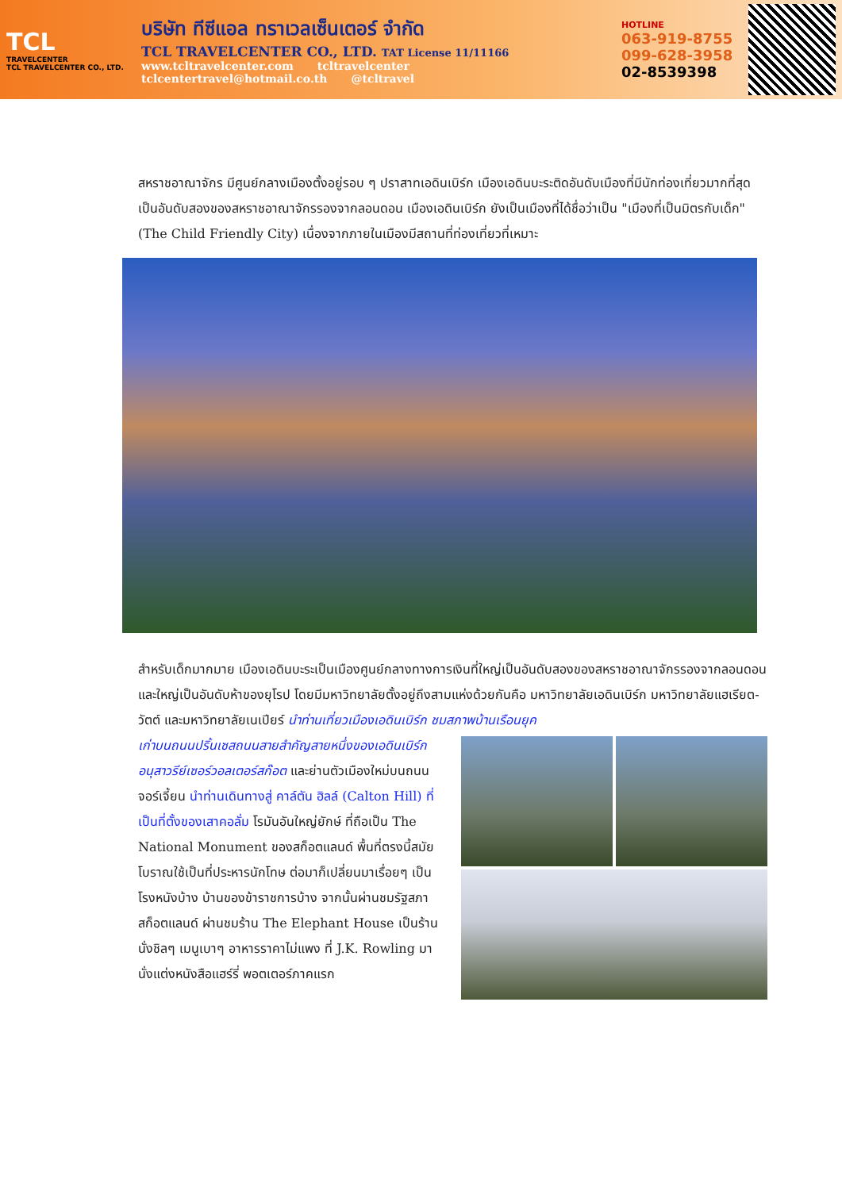TCL
TRAVELCENTER
TCL TRAVELCENTER CO., LTD.
บริษัท ทีซีแอล ทราเวลเซ็นเตอร์ จำกัด
TCL TRAVELCENTER CO., LTD. TAT License 11/11166
www.tcltravelcenter.com tcltravelcenter
tclcentertravel@hotmail.co.th @tcltravel
HOTLINE
063-919-8755
099-628-3958
02-8539398
สหราชอาณาจักร มีศูนย์กลางเมืองตั้งอยู่รอบ ๆ ปราสาทเอดินเบิร์ก เมืองเอดินบะระติดอันดับเมืองที่มีนักท่องเที่ยวมากที่สุดเป็นอันดับสองของสหราชอาณาจักรรองจากลอนดอน เมืองเอดินเบิร์ก ยังเป็นเมืองที่ได้ชื่อว่าเป็น "เมืองที่เป็นมิตรกับเด็ก" (The Child Friendly City) เนื่องจากภายในเมืองมีสถานที่ท่องเที่ยวที่เหมาะ
สำหรับเด็กมากมาย เมืองเอดินบะระเป็นเมืองศูนย์กลางทางการเงินที่ใหญ่เป็นอันดับสองของสหราชอาณาจักรรองจากลอนดอนและใหญ่เป็นอันดับห้าของยุโรป โดยมีมหาวิทยาลัยตั้งอยู่ถึงสามแห่งด้วยกันคือ มหาวิทยาลัยเอดินเบิร์ก มหาวิทยาลัยแฮเรียต-วัตต์ และมหาวิทยาลัยเนเปียร์ นำท่านเที่ยวเมืองเอดินเบิร์ก ชมสภาพบ้านเรือนยุค
เก่าบนถนนปริ้นเซสถนนสายสำคัญสายหนึ่งของเอดินเบิร์ก อนุสาวรีย์เซอร์วอลเตอร์สก๊อต และย่านตัวเมืองใหม่บนถนนจอร์เจี้ยน นำท่านเดินทางสู่ คาล์ตัน ฮิลล์ (Calton Hill) ที่เป็นที่ตั้งของเสาคอลั่ม โรมันอันใหญ่ยักษ์ ที่ถือเป็น The National Monument ของสก็อตแลนด์ พื้นที่ตรงนี้สมัยโบราณใช้เป็นที่ประหารนักโทษ ต่อมาก็เปลี่ยนมาเรื่อยๆ เป็นโรงหนังบ้าง บ้านของข้าราชการบ้าง จากนั้นผ่านชมรัฐสภาสก็อตแลนด์ ผ่านชมร้าน The Elephant House เป็นร้านนั่งชิลๆ เมนูเบาๆ อาหารราคาไม่แพง ที่ J.K. Rowling มานั่งแต่งหนังสือแฮร์รี่ พอตเตอร์ภาคแรก